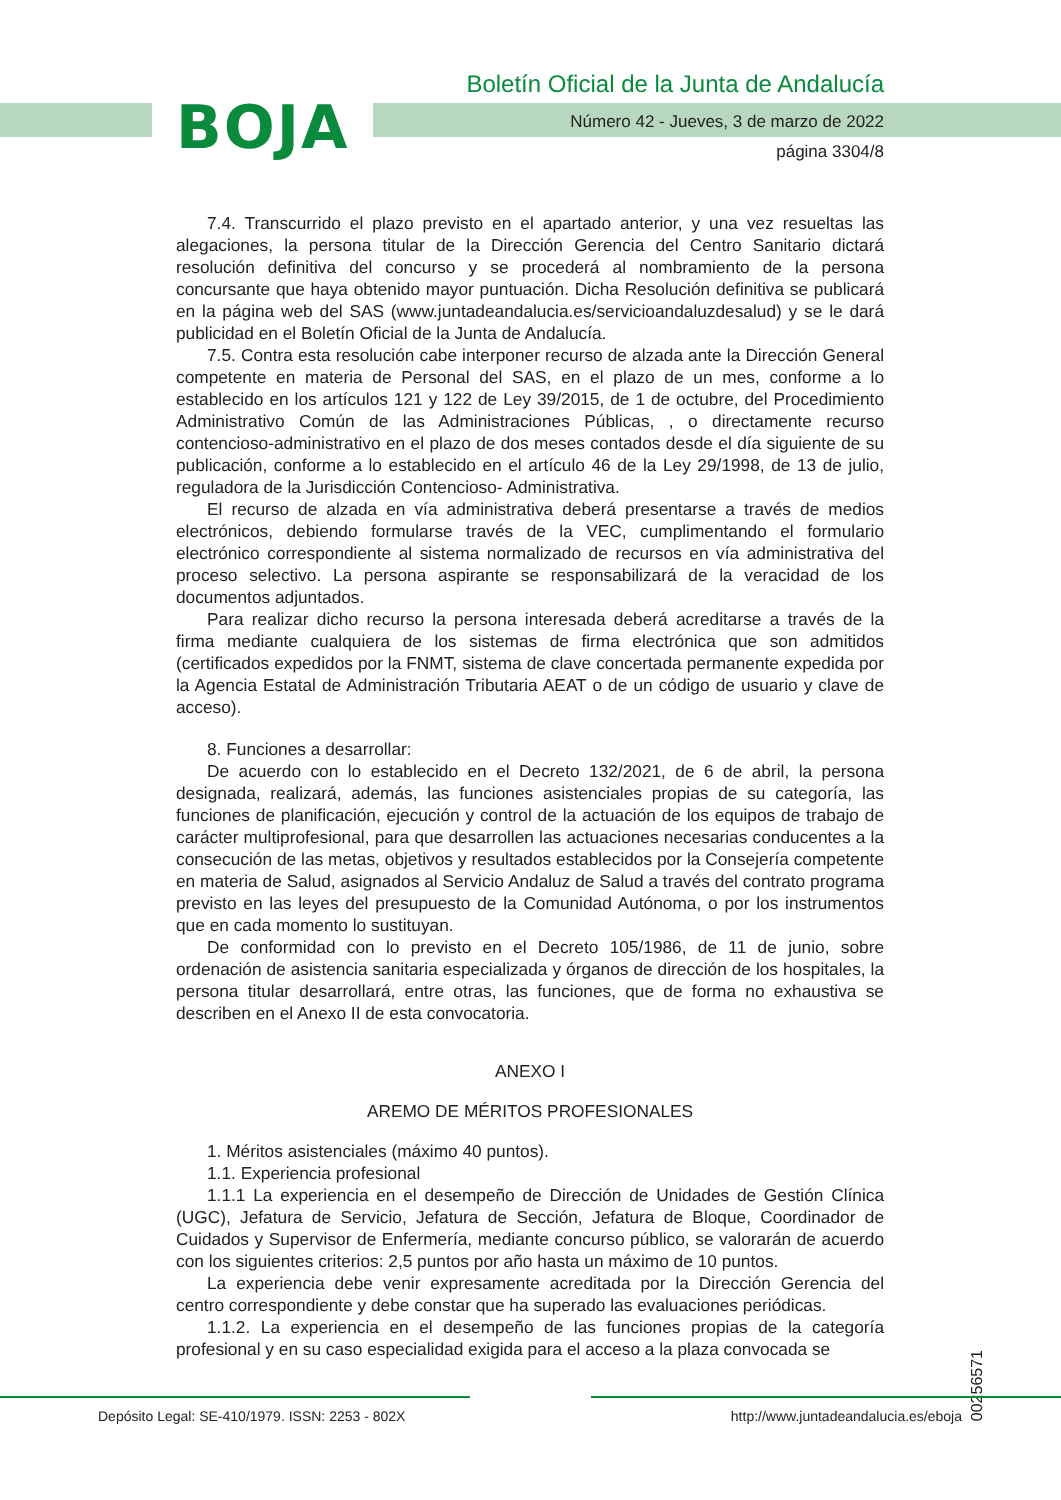BOJA
Boletín Oficial de la Junta de Andalucía
Número 42 - Jueves, 3 de marzo de 2022
página 3304/8
7.4. Transcurrido el plazo previsto en el apartado anterior, y una vez resueltas las alegaciones, la persona titular de la Dirección Gerencia del Centro Sanitario dictará resolución definitiva del concurso y se procederá al nombramiento de la persona concursante que haya obtenido mayor puntuación. Dicha Resolución definitiva se publicará en la página web del SAS (www.juntadeandalucia.es/servicioandaluzdesalud) y se le dará publicidad en el Boletín Oficial de la Junta de Andalucía.
7.5. Contra esta resolución cabe interponer recurso de alzada ante la Dirección General competente en materia de Personal del SAS, en el plazo de un mes, conforme a lo establecido en los artículos 121 y 122 de Ley 39/2015, de 1 de octubre, del Procedimiento Administrativo Común de las Administraciones Públicas, , o directamente recurso contencioso-administrativo en el plazo de dos meses contados desde el día siguiente de su publicación, conforme a lo establecido en el artículo 46 de la Ley 29/1998, de 13 de julio, reguladora de la Jurisdicción Contencioso- Administrativa.
El recurso de alzada en vía administrativa deberá presentarse a través de medios electrónicos, debiendo formularse través de la VEC, cumplimentando el formulario electrónico correspondiente al sistema normalizado de recursos en vía administrativa del proceso selectivo. La persona aspirante se responsabilizará de la veracidad de los documentos adjuntados.
Para realizar dicho recurso la persona interesada deberá acreditarse a través de la firma mediante cualquiera de los sistemas de firma electrónica que son admitidos (certificados expedidos por la FNMT, sistema de clave concertada permanente expedida por la Agencia Estatal de Administración Tributaria AEAT o de un código de usuario y clave de acceso).
8. Funciones a desarrollar:
De acuerdo con lo establecido en el Decreto 132/2021, de 6 de abril, la persona designada, realizará, además, las funciones asistenciales propias de su categoría, las funciones de planificación, ejecución y control de la actuación de los equipos de trabajo de carácter multiprofesional, para que desarrollen las actuaciones necesarias conducentes a la consecución de las metas, objetivos y resultados establecidos por la Consejería competente en materia de Salud, asignados al Servicio Andaluz de Salud a través del contrato programa previsto en las leyes del presupuesto de la Comunidad Autónoma, o por los instrumentos que en cada momento lo sustituyan.
De conformidad con lo previsto en el Decreto 105/1986, de 11 de junio, sobre ordenación de asistencia sanitaria especializada y órganos de dirección de los hospitales, la persona titular desarrollará, entre otras, las funciones, que de forma no exhaustiva se describen en el Anexo II de esta convocatoria.
ANEXO I
AREMO DE MÉRITOS PROFESIONALES
1. Méritos asistenciales (máximo 40 puntos).
1.1. Experiencia profesional
1.1.1 La experiencia en el desempeño de Dirección de Unidades de Gestión Clínica (UGC), Jefatura de Servicio, Jefatura de Sección, Jefatura de Bloque, Coordinador de Cuidados y Supervisor de Enfermería, mediante concurso público, se valorarán de acuerdo con los siguientes criterios: 2,5 puntos por año hasta un máximo de 10 puntos.
La experiencia debe venir expresamente acreditada por la Dirección Gerencia del centro correspondiente y debe constar que ha superado las evaluaciones periódicas.
1.1.2. La experiencia en el desempeño de las funciones propias de la categoría profesional y en su caso especialidad exigida para el acceso a la plaza convocada se
00256571
Depósito Legal: SE-410/1979. ISSN: 2253 - 802X http://www.juntadeandalucia.es/eboja